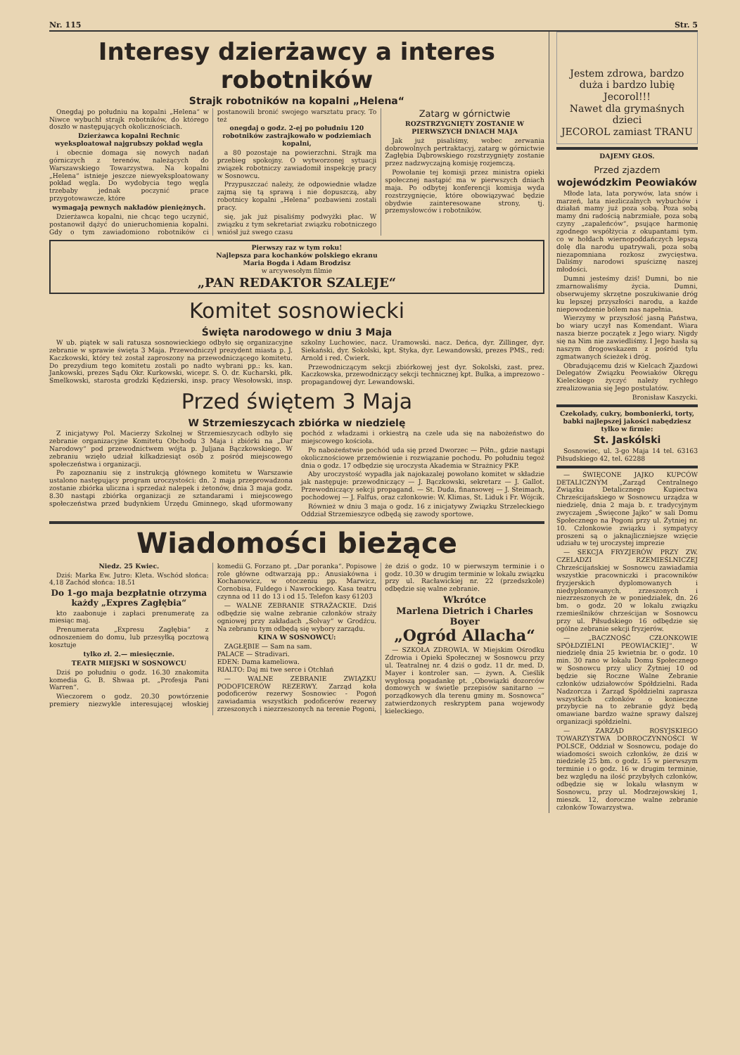Nr. 115 Str. 5
Interesy dzierżawcy a interes robotników
Strajk robotników na kopalni „Helena“
Onegdaj po południu na kopalni „Helena“ w Niwce wybuchł strajk robotników, do którego doszło w następujących okolicznościach.
Dzierżawca kopalni Rechnic wyeksploatował najgrubszy pokład węgla
i obecnie domaga się nowych nadań górniczych z terenów, należących do Warszawskiego Towarzystwa. Na kopalni „Helena“ istnieje jeszcze niewyeksploatowany pokład węgla. Do wydobycia tego węgla trzebaby jednak poczynić prace przygotowawcze, które
wymagają pewnych nakładów pieniężnych.
Dzierżawca kopalni, nie chcąc tego uczynić, postanowił dążyć do unieruchomienia kopalni. Gdy o tym zawiadomiono robotników ci postanowili bronić swojego warsztatu pracy. To też
onegdaj o godz. 2-ej po południu 120 robotników zastrajkowało w podziemiach kopalni,
a 80 pozostaje na powierzchni. Strajk ma przebieg spokojny. O wytworzonej sytuacji związek robotniczy zawiadomił inspekcję pracy w Sosnowcu.
Przypuszczać należy, że odpowiednie władze zajmą się tą sprawą i nie dopuszczą, aby robotnicy kopalni „Helena“ pozbawieni zostali pracy.
się, jak już pisaliśmy podwyżki płac. W związku z tym sekretariat związku robotniczego wniósł już swego czasu
Zatarg w górnictwie
ROZSTRZYGNIĘTY ZOSTANIE W PIERWSZYCH DNIACH MAJA
Jak już pisaliśmy, wobec zerwania dobrowolnych pertraktacyj, zatarg w górnictwie Zagłębia Dąbrowskiego rozstrzygnięty zostanie przez nadzwyczajną komisję rozjemczą.
Powołanie tej komisji przez ministra opieki społecznej nastąpić ma w pierwszych dniach maja. Po odbytej konferencji komisja wyda rozstrzygnięcie, które obowiązywać będzie obydwie zainteresowane strony, tj. przemysłowców i robotników.
Pierwszy raz w tym roku!
Najlepsza para kochanków polskiego ekranu
Maria Bogda i Adam Brodzisz
w arcywesołym filmie
„PAN REDAKTOR SZALEJE“
Komitet sosnowiecki
Święta narodowego w dniu 3 Maja
W ub. piątek w sali ratusza sosnowieckiego odbyło się organizacyjne zebranie w sprawie święta 3 Maja. Przewodniczył prezydent miasta p. J. Kaczkowski, który też został zaproszony na przewodniczącego komitetu. Do prezydium tego komitetu zostali po nadto wybrani pp.: ks. kan. Jankowski, prezes Sądu Okr. Kurkowski, wicepr. S. O. dr. Kucharski, płk. Smelkowski, starosta grodzki Kędzierski, insp. pracy Wesołowski, insp. szkolny Luchowiec, nacz. Uramowski. nacz. Deńca, dyr. Zillinger, dyr. Siekański, dyr. Sokolski, kpt. Styka, dyr. Lewandowski, prezes PMS., red: Arnold i red. Ćwierk.
Przewodniczącym sekcji zbiórkowej jest dyr. Sokolski, zast. prez. Kaczkowska, przewodniczący sekcji technicznej kpt. Bulka, a imprezowo - propagandowej dyr. Lewandowski.
Przed świętem 3 Maja
W Strzemieszycach zbiórka w niedzielę
Z inicjatywy Pol. Macierzy Szkolnej w Strzemieszycach odbyło się zebranie organizacyjne Komitetu Obchodu 3 Maja i zbiórki na „Dar Narodowy“ pod przewodnictwem wójta p. Juljana Bączkowskiego. W zebraniu wzięło udział kilkadziesiąt osób z pośród miejscowego społeczeństwa i organizacji.
Po zapoznaniu się z instrukcją głównego komitetu w Warszawie ustalono następujący program uroczystości: dn. 2 maja przeprowadzona zostanie zbiórka uliczna i sprzedaż nalepek i żetonów, dnia 3 maja godz. 8.30 nastąpi zbiórka organizacji ze sztandarami i miejscowego społeczeństwa przed budynkiem Urzędu Gminnego, skąd uformowany pochód z władzami i orkiestrą na czele uda się na nabożeństwo do miejscowego kościoła.
Po nabożeństwie pochód uda się przed Dworzec — Półn., gdzie nastąpi okolicznościowe przemówienie i rozwiązanie pochodu. Po południu tegoż dnia o godz. 17 odbędzie się uroczysta Akademia w Strażnicy PKP.
Aby uroczystość wypadła jak najokazalej powołano komitet w składzie jak następuje: przewodniczący — J. Bączkowski, sekretarz — J. Gallot. Przewodniczący sekcji propagand. — St. Duda, finansowej — J. Steimach, pochodowej — J. Falfus, oraz członkowie: W. Klimas, St. Liduk i Fr. Wójcik.
Również w dniu 3 maja o godz. 16 z inicjatywy Związku Strzeleckiego Oddział Strzemieszyce odbędą się zawody sportowe.
Wiadomości bieżące
Niedz. 25 Kwiec.
Dziś: Marka Ew. Jutro: Kleta. Wschód słońca: 4,18 Zachód słońca: 18.51
Do 1-go maja bezpłatnie otrzyma każdy „Expres Zagłębia“
kto zaabonuje i zapłaci prenumeratę za miesiąc maj.
Prenumerata „Expresu Zagłębia“ z odnoszeniem do domu, lub przesyłką pocztową kosztuje
tylko zł. 2.— miesięcznie.
TEATR MIEJSKI W SOSNOWCU
Dziś po południu o godz. 16.30 znakomita komedia G. B. Shwaa pt. „Profesja Pani Warren“.
Wieczorem o godz. 20.30 powtórzenie premiery niezwykle interesującej włoskiej komedii G. Forzano pt. „Dar poranka“. Popisowe role główne odtwarzają pp.: Anusiakówna i Kochanowicz, w otoczeniu pp. Marwicz, Cornobisa, Fuldego i Nawrockiego. Kasa teatru czynna od 11 do 13 i od 15. Telefon kasy 61203
— WALNE ZEBRANIE STRAŻACKIE. Dziś odbędzie się walne zebranie członków straży ogniowej przy zakładach „Solvay“ w Grodźcu. Na zebraniu tym odbędą się wybory zarządu.
KINA W SOSNOWCU:
ZAGŁĘBIE — Sam na sam.
PALACE — Stradivari.
EDEN: Dama kameliowa.
RIALTO: Daj mi twe serce i Otchłań
— WALNE ZEBRANIE ZWIĄZKU PODOFICERÓW REZERWY. Zarząd koła podoficerów rezerwy Sosnowiec - Pogoń zawiadamia wszystkich podoficerów rezerwy zrzeszonych i niezrzeszonych na terenie Pogoni, że dziś o godz. 10 w pierwszym terminie i o godz. 10.30 w drugim terminie w lokalu związku przy ul. Racławickiej nr. 22 (przedszkole) odbędzie się walne zebranie.
Wkrótce
Marlena Dietrich i Charles Boyer
„Ogród Allacha“
— SZKOŁA ZDROWIA. W Miejskim Ośrodku Zdrowia i Opieki Społecznej w Sosnowcu przy ul. Teatralnej nr. 4 dziś o godz. 11 dr. med. D. Mayer i kontroler san. — żywn. A. Cieślik wygłoszą pogadankę pt. „Obowiązki dozorców domowych w świetle przepisów sanitarno — porządkowych dla terenu gminy m. Sosnowca“ zatwierdzonych reskryptem pana wojewody kieleckiego.
Jestem zdrowa, bardzo duża i bardzo lubię Jecorol!!!
Nawet dla grymaśnych dzieci
JECOROL zamiast TRANU
DAJEMY GŁOS.
Przed zjazdem
wojewódzkim Peowiaków
Młode lata, lata porywów, lata snów i marzeń, lata niezliczalnych wybuchów i działań mamy już poza sobą. Poza sobą mamy dni radością nabrzmiałe, poza sobą czyny „zapaleńców“, psujące harmonię zgodnego współżycia z okupantami tym. co w hołdach wiernopoddańczych lepszą dolę dla narodu upatrywali, poza sobą niezapomniana rozkosz zwycięstwa. Daliśmy narodowi spuściznę naszej młodości.
Dumni jesteśmy dziś! Dumni, bo nie zmarnowaliśmy życia. Dumni, obserwujemy skrzętne poszukiwanie dróg ku lepszej przyszłości narodu, a każde niepowodzenie bólem nas napełnia.
Wierzymy w przyszłość jasną Państwa, bo wiary uczył nas Komendant. Wiara nasza bierze początek z Jego wiary. Nigdy się na Nim nie zawiedliśmy. I Jego hasła są naszym drogowskazem z pośród tylu zgmatwanych ścieżek i dróg.
Obradującemu dziś w Kielcach Zjazdowi Delegatów Związku Peowiaków Okręgu Kieleckiego życzyć należy rychłego zrealizowania się Jego postulatów.
Bronisław Kaszycki.
Czekolady, cukry, bombonierki, torty, babki najlepszej jakości nabędziesz tylko w firmie:
St. Jaskólski
Sosnowiec, ul. 3-go Maja 14 tel. 63163 Piłsudskiego 42, tel. 62288
— ŚWIĘCONE JAJKO KUPCÓW DETALICZNYM „Zarząd Centralnego Związku Detalicznego Kupiectwa Chrześcijańskiego w Sosnowcu urządza w niedzielę, dnia 2 maja b. r. tradycyjnym zwyczajem „Święcone Jajko“ w sali Domu Społecznego na Pogoni przy ul. Żytniej nr. 10. Członkowie związku i sympatycy proszeni są o jaknajliczniejsze wzięcie udziału w tej uroczystej imprezie
— SEKCJA FRYZJERÓW PRZY ZW. CZELADZI RZEMIEŚLNICZEJ Chrześcijańskiej w Sosnowcu zawiadamia wszystkie pracowniczki i pracowników fryzjerskich dyplomowanych i niedyplomowanych, zrzeszonych i niezrzeszonych że w poniedziałek, dn. 26 bm. o godz. 20 w lokalu związku rzemieślników chrześcijan w Sosnowcu przy ul. Piłsudskiego 16 odbędzie się ogólne zebranie sekcji fryzjerów.
— „BACZNOŚĆ CZŁONKOWIE SPÓŁDZIELNI PEOWIACKIEJ“. W niedzielę dnia 25 kwietnia br. o godz. 10 min. 30 rano w lokalu Domu Społecznego w Sosnowcu przy ulicy Żytniej 10 od będzie się Roczne Walne Zebranie członków udziałowców Spółdzielni. Rada Nadzorcza i Zarząd Spółdzielni zaprasza wszystkich członków o konieczne przybycie na to zebranie gdyż będą omawiane bardzo ważne sprawy dalszej organizacji spółdzielni.
— ZARZĄD ROSYJSKIEGO TOWARZYSTWA DOBROCZYNNOŚCI W POLSCE, Oddział w Sosnowcu, podaje do wiadomości swoich członków, że dziś w niedzielę 25 bm. o godz. 15 w pierwszym terminie i o godz. 16 w drugim terminie, bez względu na ilość przybyłych członków, odbędzie się w lokalu własnym w Sosnowcu, przy ul. Modrzejowskiej 1, mieszk. 12, doroczne walne zebranie członków Towarzystwa.